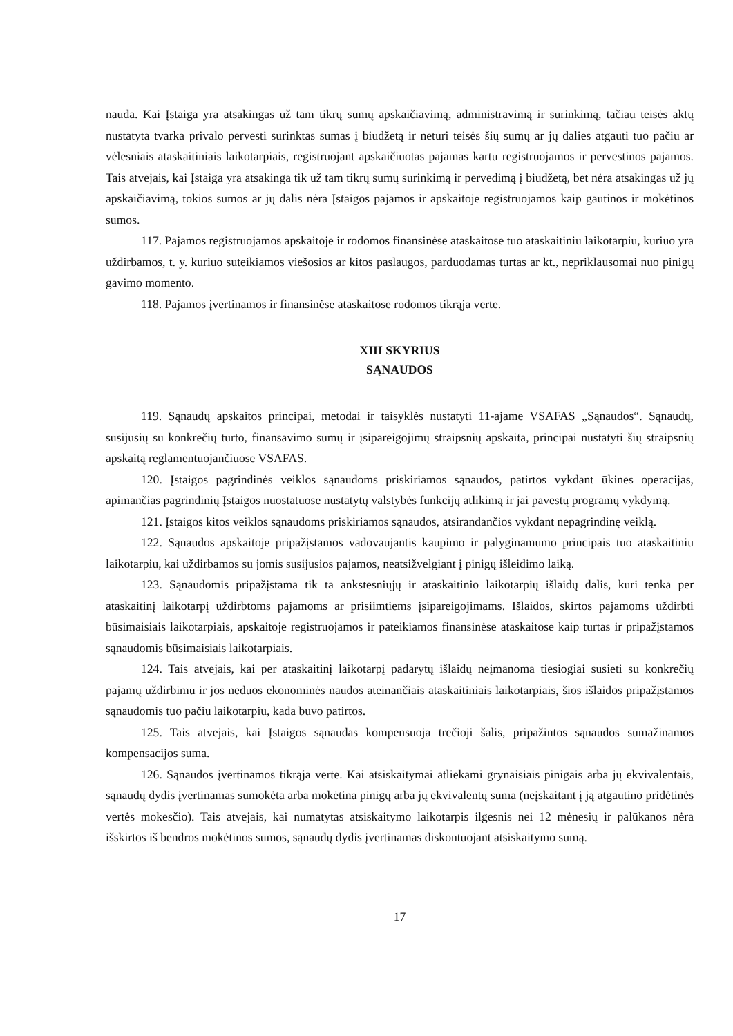nauda. Kai Įstaiga yra atsakingas už tam tikrų sumų apskaičiavimą, administravimą ir surinkimą, tačiau teisės aktų nustatyta tvarka privalo pervesti surinktas sumas į biudžetą ir neturi teisės šių sumų ar jų dalies atgauti tuo pačiu ar vėlesniais ataskaitiniais laikotarpiais, registruojant apskaičiuotas pajamas kartu registruojamos ir pervestinos pajamos. Tais atvejais, kai Įstaiga yra atsakinga tik už tam tikrų sumų surinkimą ir pervedimą į biudžetą, bet nėra atsakingas už jų apskaičiavimą, tokios sumos ar jų dalis nėra Įstaigos pajamos ir apskaitoje registruojamos kaip gautinos ir mokėtinos sumos.
117. Pajamos registruojamos apskaitoje ir rodomos finansinėse ataskaitose tuo ataskaitiniu laikotarpiu, kuriuo yra uždirbamos, t. y. kuriuo suteikiamos viešosios ar kitos paslaugos, parduodamas turtas ar kt., nepriklausomai nuo pinigų gavimo momento.
118. Pajamos įvertinamos ir finansinėse ataskaitose rodomos tikrąja verte.
XIII SKYRIUS
SĄNAUDOS
119. Sąnaudų apskaitos principai, metodai ir taisyklės nustatyti 11-ajame VSAFAS „Sąnaudos“. Sąnaudų, susijusių su konkrečių turto, finansavimo sumų ir įsipareigojimų straipsnių apskaita, principai nustatyti šių straipsnių apskaitą reglamentuojančiuose VSAFAS.
120. Įstaigos pagrindinės veiklos sąnaudoms priskiriamos sąnaudos, patirtos vykdant ūkines operacijas, apimančias pagrindinių Įstaigos nuostatuose nustatytų valstybės funkcijų atlikimą ir jai pavestų programų vykdymą.
121. Įstaigos kitos veiklos sąnaudoms priskiriamos sąnaudos, atsirandančios vykdant nepagrindinę veiklą.
122. Sąnaudos apskaitoje pripažįstamos vadovaujantis kaupimo ir palyginamumo principais tuo ataskaitiniu laikotarpiu, kai uždirbamos su jomis susijusios pajamos, neatsižvelgiant į pinigų išleidimo laiką.
123. Sąnaudomis pripažįstama tik ta ankstesniųjų ir ataskaitinio laikotarpių išlaidų dalis, kuri tenka per ataskaitinį laikotarpį uždirbtoms pajamoms ar prisiimtiems įsipareigojimams. Išlaidos, skirtos pajamoms uždirbti būsimaisiais laikotarpiais, apskaitoje registruojamos ir pateikiamos finansinėse ataskaitose kaip turtas ir pripažįstamos sąnaudomis būsimaisiais laikotarpiais.
124. Tais atvejais, kai per ataskaitinį laikotarpį padarytų išlaidų neįmanoma tiesiogiai susieti su konkrečių pajamų uždirbimu ir jos neduos ekonominės naudos ateinančiais ataskaitiniais laikotarpiais, šios išlaidos pripažįstamos sąnaudomis tuo pačiu laikotarpiu, kada buvo patirtos.
125. Tais atvejais, kai Įstaigos sąnaudas kompensuoja trečioji šalis, pripažintos sąnaudos sumažinamos kompensacijos suma.
126. Sąnaudos įvertinamos tikrąja verte. Kai atsiskaitymai atliekami grynaisiais pinigais arba jų ekvivalentais, sąnaudų dydis įvertinamas sumokėta arba mokėtina pinigų arba jų ekvivalentų suma (neįskaitant į ją atgautino pridėtinės vertės mokesčio). Tais atvejais, kai numatytas atsiskaitymo laikotarpis ilgesnis nei 12 mėnesių ir palūkanos nėra išskirtos iš bendros mokėtinos sumos, sąnaudų dydis įvertinamas diskontuojant atsiskaitymo sumą.
17